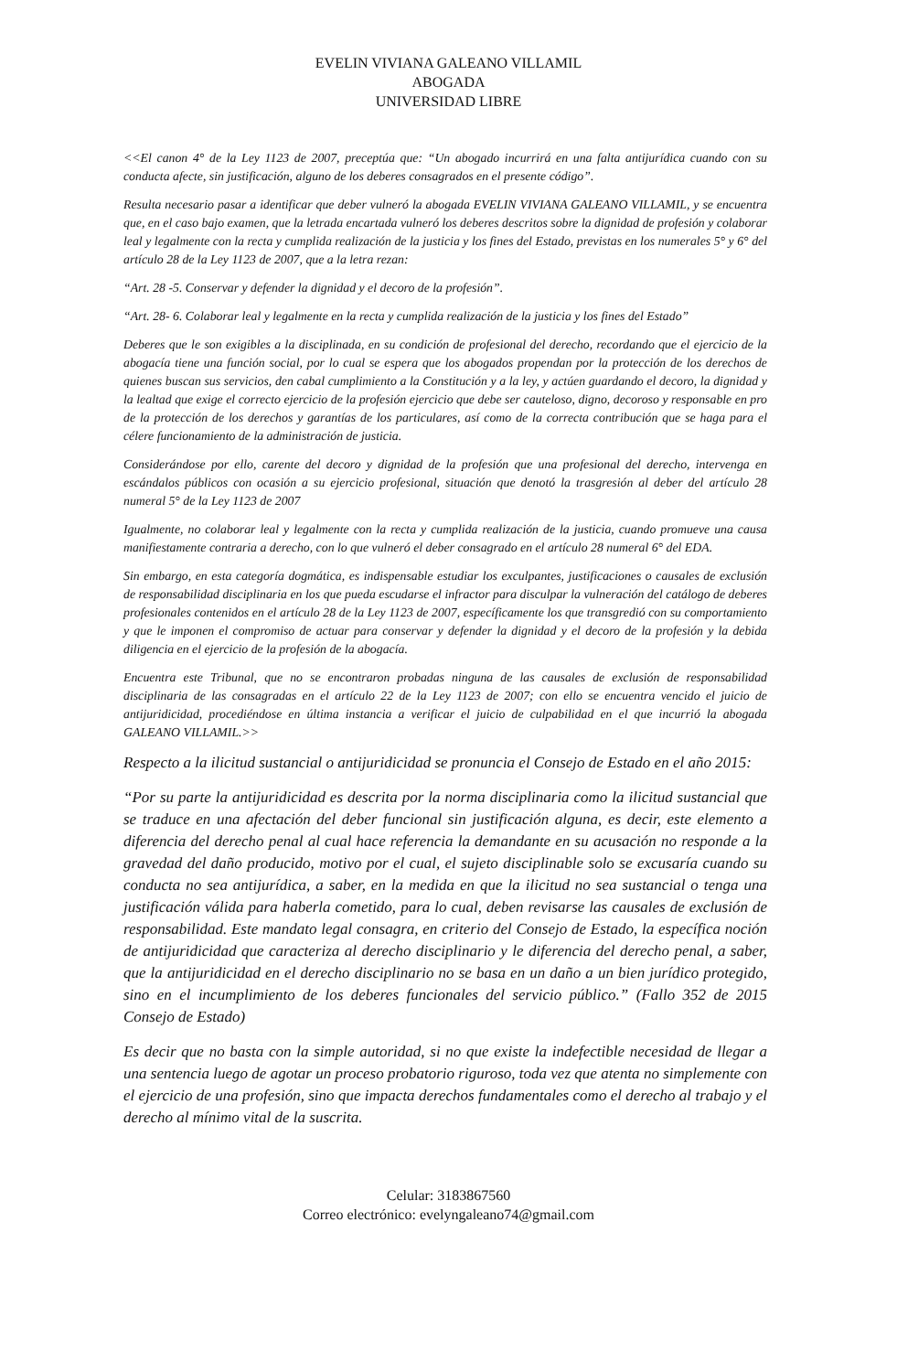EVELIN VIVIANA GALEANO VILLAMIL
ABOGADA
UNIVERSIDAD LIBRE
<<El canon 4° de la Ley 1123 de 2007, preceptúa que: “Un abogado incurrirá en una falta antijurídica cuando con su conducta afecte, sin justificación, alguno de los deberes consagrados en el presente código”.
Resulta necesario pasar a identificar que deber vulneró la abogada EVELIN VIVIANA GALEANO VILLAMIL, y se encuentra que, en el caso bajo examen, que la letrada encartada vulneró los deberes descritos sobre la dignidad de profesión y colaborar leal y legalmente con la recta y cumplida realización de la justicia y los fines del Estado, previstas en los numerales 5° y 6° del artículo 28 de la Ley 1123 de 2007, que a la letra rezan:
“Art. 28 -5. Conservar y defender la dignidad y el decoro de la profesión”.
“Art. 28- 6. Colaborar leal y legalmente en la recta y cumplida realización de la justicia y los fines del Estado”
Deberes que le son exigibles a la disciplinada, en su condición de profesional del derecho, recordando que el ejercicio de la abogacía tiene una función social, por lo cual se espera que los abogados propendan por la protección de los derechos de quienes buscan sus servicios, den cabal cumplimiento a la Constitución y a la ley, y actúen guardando el decoro, la dignidad y la lealtad que exige el correcto ejercicio de la profesión ejercicio que debe ser cauteloso, digno, decoroso y responsable en pro de la protección de los derechos y garantías de los particulares, así como de la correcta contribución que se haga para el célere funcionamiento de la administración de justicia.
Considerándose por ello, carente del decoro y dignidad de la profesión que una profesional del derecho, intervenga en escándalos públicos con ocasión a su ejercicio profesional, situación que denotó la trasgresión al deber del artículo 28 numeral 5° de la Ley 1123 de 2007
Igualmente, no colaborar leal y legalmente con la recta y cumplida realización de la justicia, cuando promueve una causa manifiestamente contraria a derecho, con lo que vulneró el deber consagrado en el artículo 28 numeral 6° del EDA.
Sin embargo, en esta categoría dogmática, es indispensable estudiar los exculpantes, justificaciones o causales de exclusión de responsabilidad disciplinaria en los que pueda escudarse el infractor para disculpar la vulneración del catálogo de deberes profesionales contenidos en el artículo 28 de la Ley 1123 de 2007, específicamente los que transgredió con su comportamiento y que le imponen el compromiso de actuar para conservar y defender la dignidad y el decoro de la profesión y la debida diligencia en el ejercicio de la profesión de la abogacía.
Encuentra este Tribunal, que no se encontraron probadas ninguna de las causales de exclusión de responsabilidad disciplinaria de las consagradas en el artículo 22 de la Ley 1123 de 2007; con ello se encuentra vencido el juicio de antijuridicidad, procediéndose en última instancia a verificar el juicio de culpabilidad en el que incurrió la abogada GALEANO VILLAMIL.>>
Respecto a la ilicitud sustancial o antijuridicidad se pronuncia el Consejo de Estado en el año 2015:
“Por su parte la antijuridicidad es descrita por la norma disciplinaria como la ilicitud sustancial que se traduce en una afectación del deber funcional sin justificación alguna, es decir, este elemento a diferencia del derecho penal al cual hace referencia la demandante en su acusación no responde a la gravedad del daño producido, motivo por el cual, el sujeto disciplinable solo se excusaría cuando su conducta no sea antijurídica, a saber, en la medida en que la ilicitud no sea sustancial o tenga una justificación válida para haberla cometido, para lo cual, deben revisarse las causales de exclusión de responsabilidad. Este mandato legal consagra, en criterio del Consejo de Estado, la específica noción de antijuridicidad que caracteriza al derecho disciplinario y le diferencia del derecho penal, a saber, que la antijuridicidad en el derecho disciplinario no se basa en un daño a un bien jurídico protegido, sino en el incumplimiento de los deberes funcionales del servicio público.” (Fallo 352 de 2015 Consejo de Estado)
Es decir que no basta con la simple autoridad, si no que existe la indefectible necesidad de llegar a una sentencia luego de agotar un proceso probatorio riguroso, toda vez que atenta no simplemente con el ejercicio de una profesión, sino que impacta derechos fundamentales como el derecho al trabajo y el derecho al mínimo vital de la suscrita.
Celular: 3183867560
Correo electrónico: evelyngaleano74@gmail.com